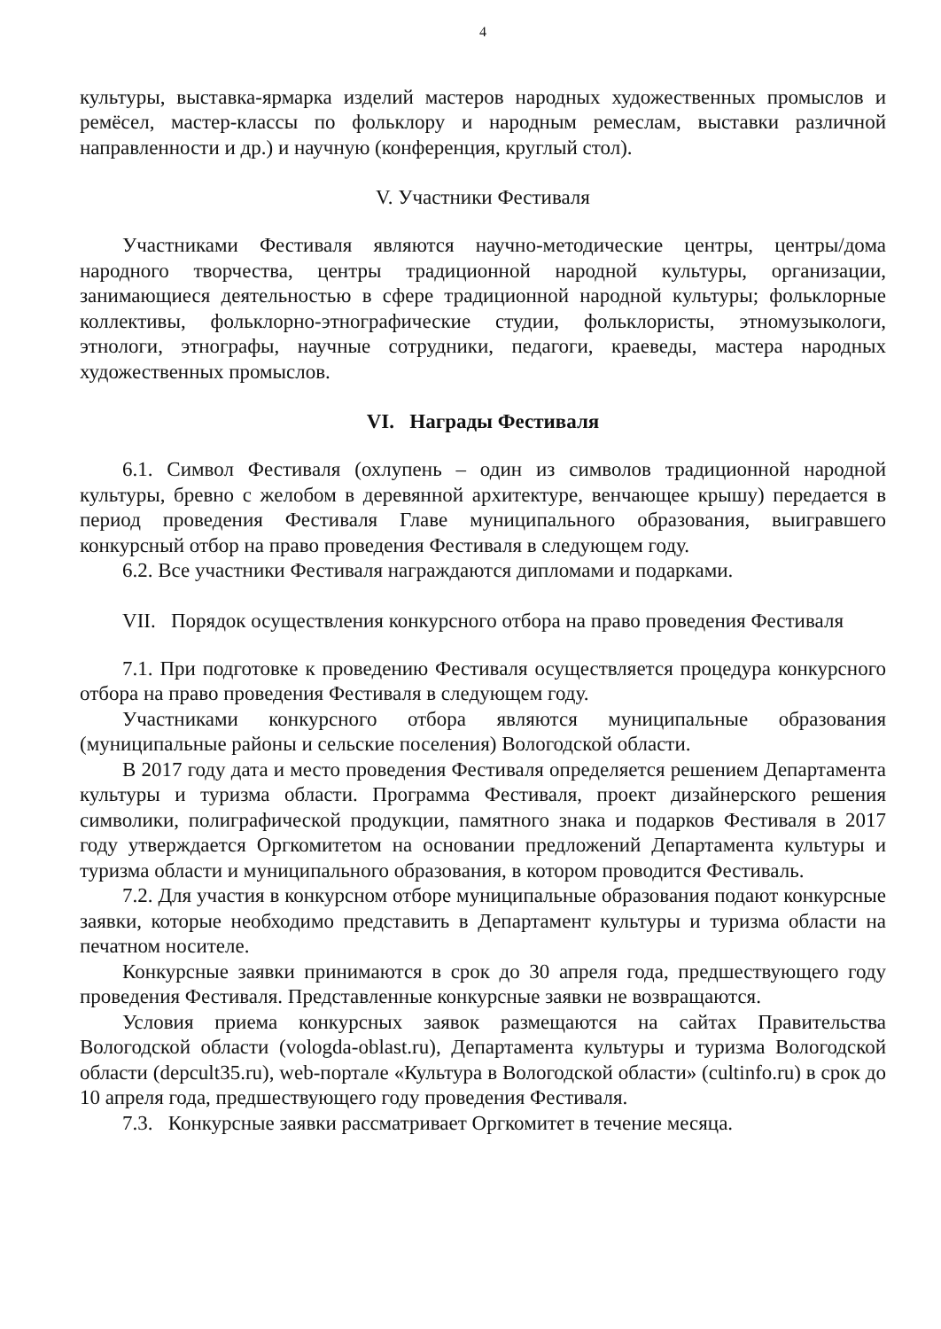4
культуры, выставка-ярмарка изделий мастеров народных художественных промыслов и ремёсел, мастер-классы по фольклору и народным ремеслам, выставки различной направленности и др.) и научную (конференция, круглый стол).
V. Участники Фестиваля
Участниками Фестиваля являются научно-методические центры, центры/дома народного творчества, центры традиционной народной культуры, организации, занимающиеся деятельностью в сфере традиционной народной культуры; фольклорные коллективы, фольклорно-этнографические студии, фольклористы, этномузыкологи, этнологи, этнографы, научные сотрудники, педагоги, краеведы, мастера народных художественных промыслов.
VI. Награды Фестиваля
6.1. Символ Фестиваля (охлупень – один из символов традиционной народной культуры, бревно с желобом в деревянной архитектуре, венчающее крышу) передается в период проведения Фестиваля Главе муниципального образования, выигравшего конкурсный отбор на право проведения Фестиваля в следующем году.
6.2. Все участники Фестиваля награждаются дипломами и подарками.
VII. Порядок осуществления конкурсного отбора на право проведения Фестиваля
7.1. При подготовке к проведению Фестиваля осуществляется процедура конкурсного отбора на право проведения Фестиваля в следующем году.
Участниками конкурсного отбора являются муниципальные образования (муниципальные районы и сельские поселения) Вологодской области.
В 2017 году дата и место проведения Фестиваля определяется решением Департамента культуры и туризма области. Программа Фестиваля, проект дизайнерского решения символики, полиграфической продукции, памятного знака и подарков Фестиваля в 2017 году утверждается Оргкомитетом на основании предложений Департамента культуры и туризма области и муниципального образования, в котором проводится Фестиваль.
7.2. Для участия в конкурсном отборе муниципальные образования подают конкурсные заявки, которые необходимо представить в Департамент культуры и туризма области на печатном носителе.
Конкурсные заявки принимаются в срок до 30 апреля года, предшествующего году проведения Фестиваля. Представленные конкурсные заявки не возвращаются.
Условия приема конкурсных заявок размещаются на сайтах Правительства Вологодской области (vologda-oblast.ru), Департамента культуры и туризма Вологодской области (depcult35.ru), web-портале «Культура в Вологодской области» (cultinfo.ru) в срок до 10 апреля года, предшествующего году проведения Фестиваля.
7.3. Конкурсные заявки рассматривает Оргкомитет в течение месяца.